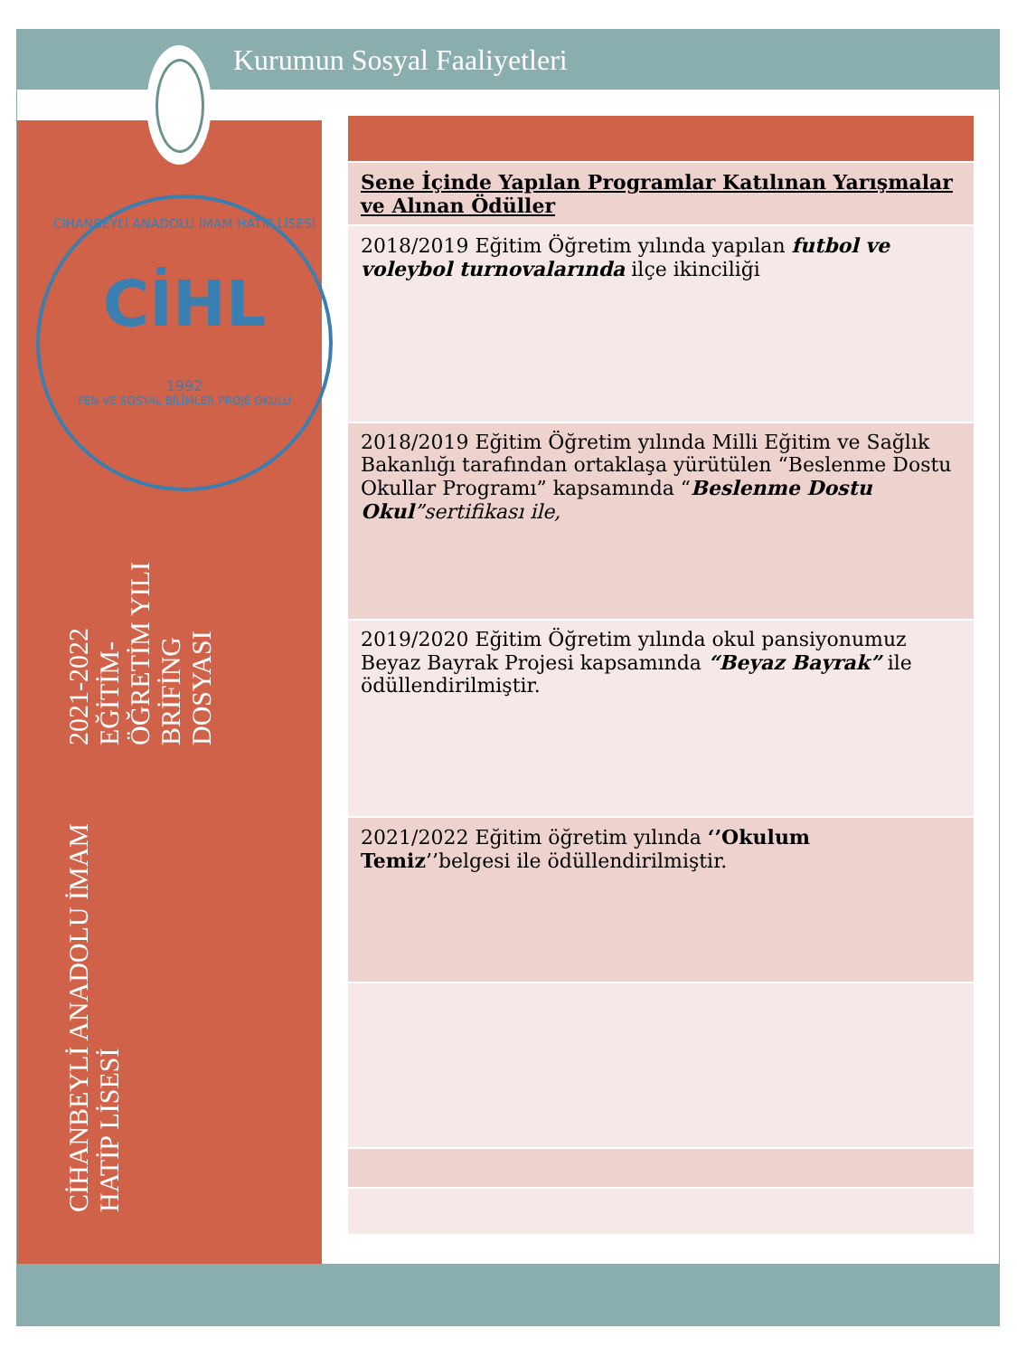Kurumun Sosyal Faaliyetleri
CİHANBEYLİ ANADOLU İMAM HATİP LİSESİ
CİHL
1992
FEN VE SOSYAL BİLİMLER PROJE OKULU
CİHANBEYLİ ANADOLU İMAM HATİP LİSESİ
2021-2022
EĞİTİM-ÖĞRETİM YILI
BRİFİNG DOSYASI
| Sene İçinde Yapılan Programlar Katılınan Yarışmalar ve Alınan Ödüller |
| 2018/2019 Eğitim Öğretim yılında yapılan futbol ve voleybol turnovalarında ilçe ikinciliği |
| 2018/2019 Eğitim Öğretim yılında Milli Eğitim ve Sağlık Bakanlığı tarafından ortaklaşa yürütülen “Beslenme Dostu Okullar Programı” kapsamında “ Beslenme Dostu Okul ”sertifikası ile, |
| 2019/2020 Eğitim Öğretim yılında okul pansiyonumuz Beyaz Bayrak Projesi kapsamında “Beyaz Bayrak” ile ödüllendirilmiştir. |
| 2021/2022 Eğitim öğretim yılında ‘’Okulum Temiz ’’belgesi ile ödüllendirilmiştir. |